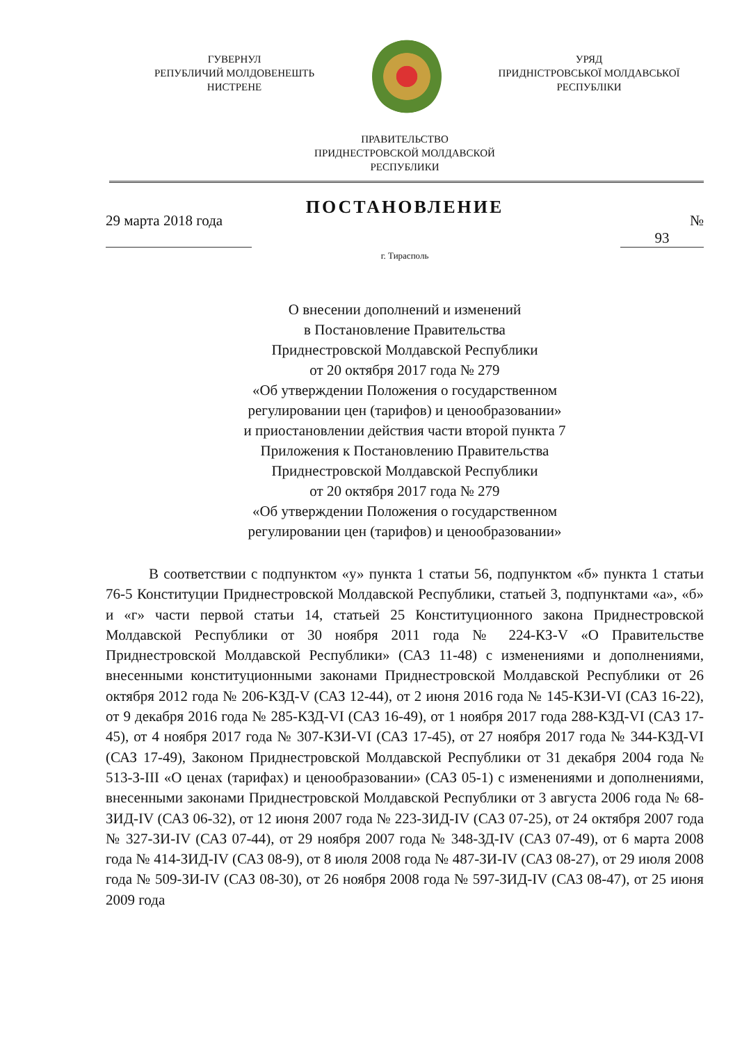ГУВЕРНУЛ
РЕПУБЛИЧИЙ МОЛДОВЕНЕШТЬ
НИСТРЕНЕ
УРЯД
ПРИДНІСТРОВСЬКОЇ МОЛДАВСЬКОЇ
РЕСПУБЛІКИ
ПРАВИТЕЛЬСТВО
ПРИДНЕСТРОВСКОЙ МОЛДАВСКОЙ
РЕСПУБЛИКИ
ПОСТАНОВЛЕНИЕ
29 марта 2018 года
№ 93
г. Тирасполь
О внесении дополнений и изменений
в Постановление Правительства
Приднестровской Молдавской Республики
от 20 октября 2017 года № 279
«Об утверждении Положения о государственном
регулировании цен (тарифов) и ценообразовании»
и приостановлении действия части второй пункта 7
Приложения к Постановлению Правительства
Приднестровской Молдавской Республики
от 20 октября 2017 года № 279
«Об утверждении Положения о государственном
регулировании цен (тарифов) и ценообразовании»
В соответствии с подпунктом «у» пункта 1 статьи 56, подпунктом «б» пункта 1 статьи 76-5 Конституции Приднестровской Молдавской Республики, статьей 3, подпунктами «а», «б» и «г» части первой статьи 14, статьей 25 Конституционного закона Приднестровской Молдавской Республики от 30 ноября 2011 года № 224-КЗ-V «О Правительстве Приднестровской Молдавской Республики» (САЗ 11-48) с изменениями и дополнениями, внесенными конституционными законами Приднестровской Молдавской Республики от 26 октября 2012 года № 206-КЗД-V (САЗ 12-44), от 2 июня 2016 года № 145-КЗИ-VI (САЗ 16-22), от 9 декабря 2016 года № 285-КЗД-VI (САЗ 16-49), от 1 ноября 2017 года 288-КЗД-VI (САЗ 17-45), от 4 ноября 2017 года № 307-КЗИ-VI (САЗ 17-45), от 27 ноября 2017 года № 344-КЗД-VI (САЗ 17-49), Законом Приднестровской Молдавской Республики от 31 декабря 2004 года № 513-З-III «О ценах (тарифах) и ценообразовании» (САЗ 05-1) с изменениями и дополнениями, внесенными законами Приднестровской Молдавской Республики от 3 августа 2006 года № 68-ЗИД-IV (САЗ 06-32), от 12 июня 2007 года № 223-ЗИД-IV (САЗ 07-25), от 24 октября 2007 года № 327-ЗИ-IV (САЗ 07-44), от 29 ноября 2007 года № 348-ЗД-IV (САЗ 07-49), от 6 марта 2008 года № 414-ЗИД-IV (САЗ 08-9), от 8 июля 2008 года № 487-ЗИ-IV (САЗ 08-27), от 29 июля 2008 года № 509-ЗИ-IV (САЗ 08-30), от 26 ноября 2008 года № 597-ЗИД-IV (САЗ 08-47), от 25 июня 2009 года